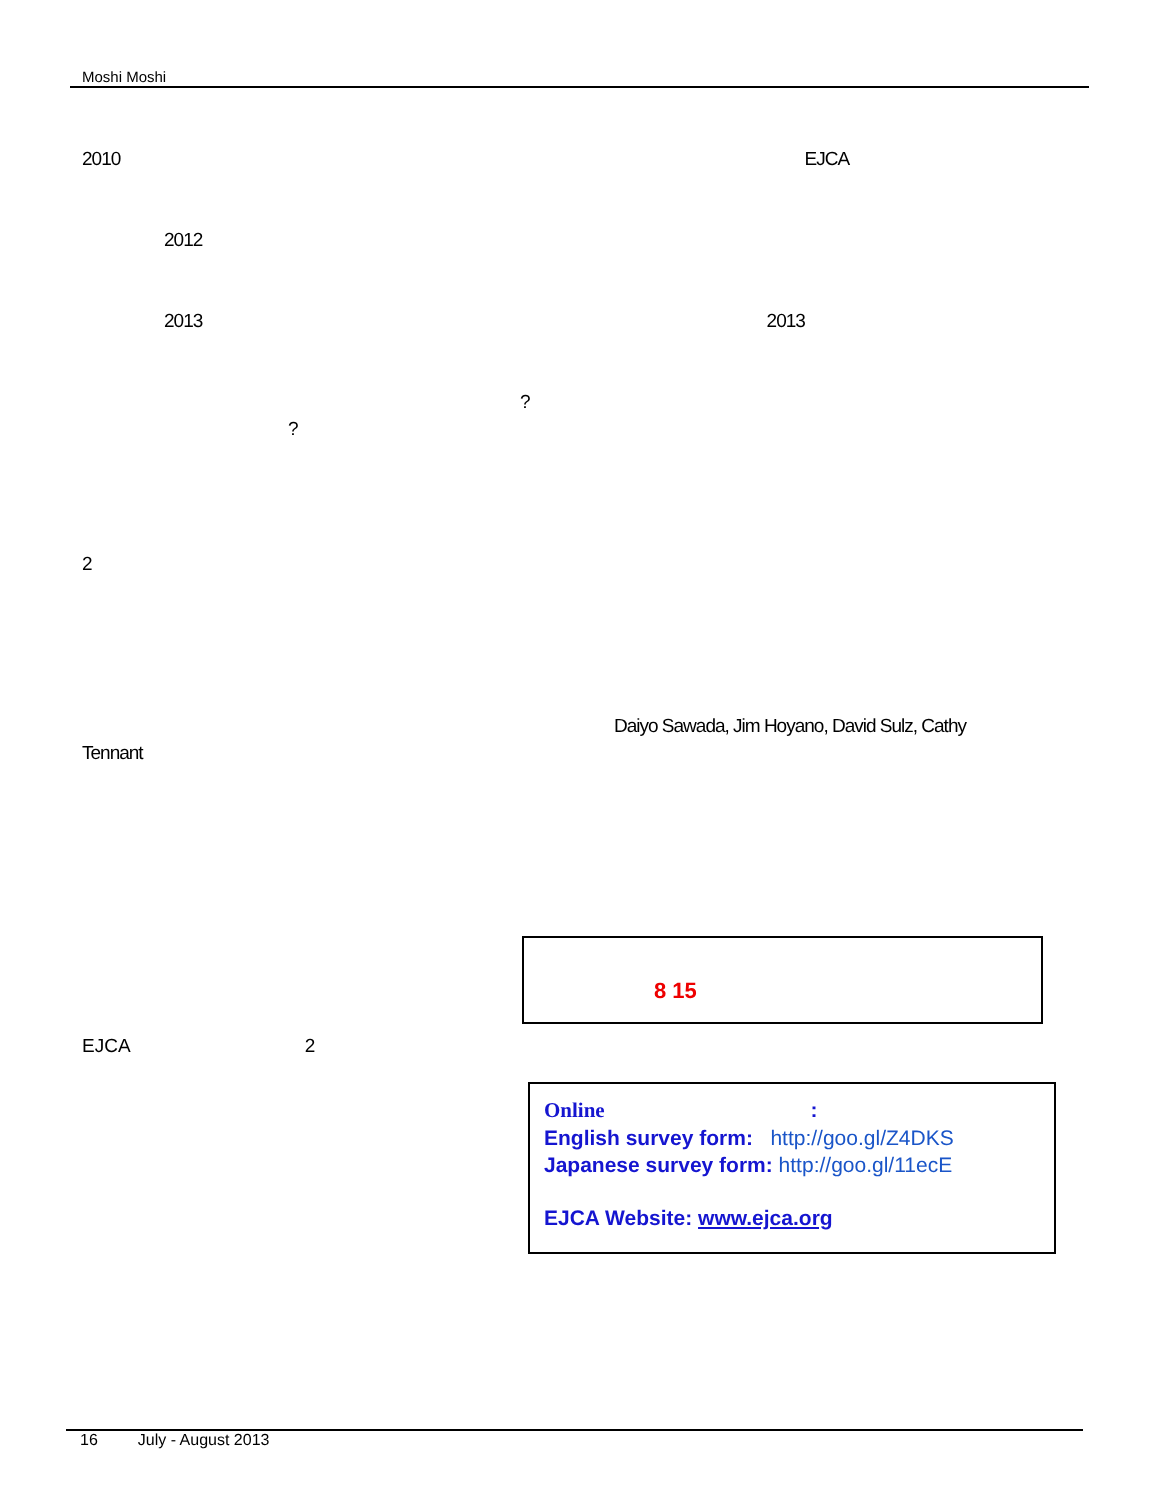Moshi Moshi
2010 EJCA
2012
2013 2013
?
?
2
Daiyo Sawada, Jim Hoyano, David Sulz, Cathy
Tennant
8 15
EJCA 2
Online :
English survey form: http://goo.gl/Z4DKS
Japanese survey form: http://goo.gl/11ecE
EJCA Website: www.ejca.org
16 July - August 2013